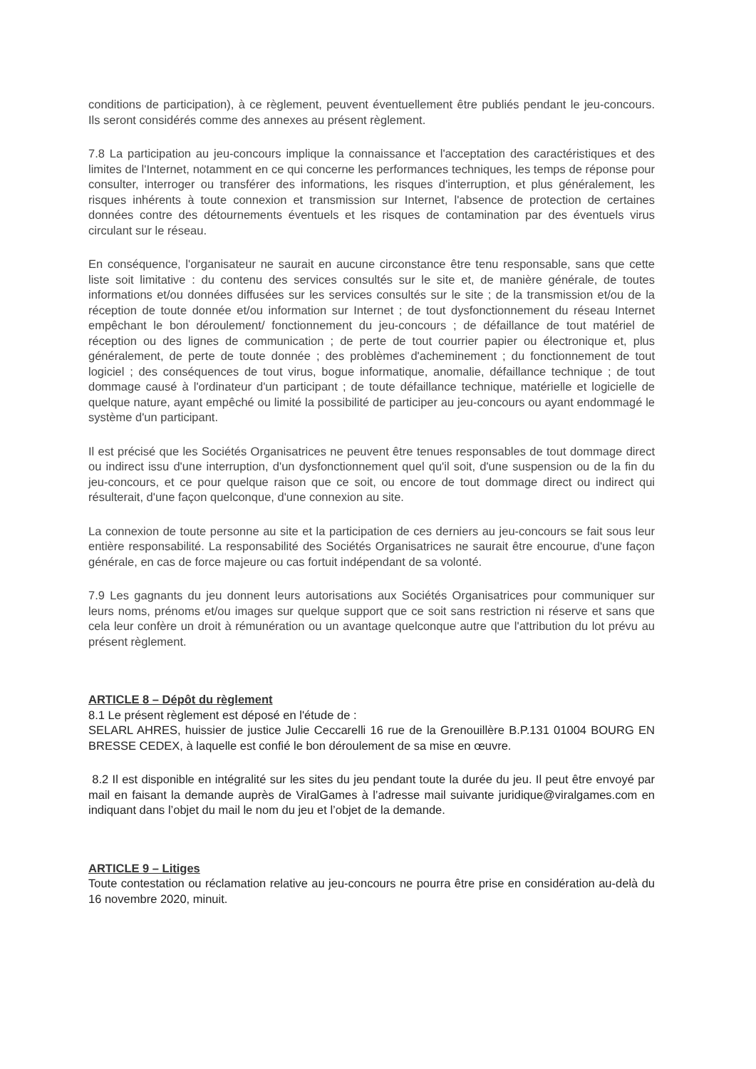conditions de participation), à ce règlement, peuvent éventuellement être publiés pendant le jeu-concours. Ils seront considérés comme des annexes au présent règlement.
7.8 La participation au jeu-concours implique la connaissance et l'acceptation des caractéristiques et des limites de l'Internet, notamment en ce qui concerne les performances techniques, les temps de réponse pour consulter, interroger ou transférer des informations, les risques d'interruption, et plus généralement, les risques inhérents à toute connexion et transmission sur Internet, l'absence de protection de certaines données contre des détournements éventuels et les risques de contamination par des éventuels virus circulant sur le réseau.
En conséquence, l'organisateur ne saurait en aucune circonstance être tenu responsable, sans que cette liste soit limitative : du contenu des services consultés sur le site et, de manière générale, de toutes informations et/ou données diffusées sur les services consultés sur le site ; de la transmission et/ou de la réception de toute donnée et/ou information sur Internet ; de tout dysfonctionnement du réseau Internet empêchant le bon déroulement/ fonctionnement du jeu-concours ; de défaillance de tout matériel de réception ou des lignes de communication ; de perte de tout courrier papier ou électronique et, plus généralement, de perte de toute donnée ; des problèmes d'acheminement ; du fonctionnement de tout logiciel ; des conséquences de tout virus, bogue informatique, anomalie, défaillance technique ; de tout dommage causé à l'ordinateur d'un participant ; de toute défaillance technique, matérielle et logicielle de quelque nature, ayant empêché ou limité la possibilité de participer au jeu-concours ou ayant endommagé le système d'un participant.
Il est précisé que les Sociétés Organisatrices ne peuvent être tenues responsables de tout dommage direct ou indirect issu d'une interruption, d'un dysfonctionnement quel qu'il soit, d'une suspension ou de la fin du jeu-concours, et ce pour quelque raison que ce soit, ou encore de tout dommage direct ou indirect qui résulterait, d'une façon quelconque, d'une connexion au site.
La connexion de toute personne au site et la participation de ces derniers au jeu-concours se fait sous leur entière responsabilité. La responsabilité des Sociétés Organisatrices ne saurait être encourue, d'une façon générale, en cas de force majeure ou cas fortuit indépendant de sa volonté.
7.9 Les gagnants du jeu donnent leurs autorisations aux Sociétés Organisatrices pour communiquer sur leurs noms, prénoms et/ou images sur quelque support que ce soit sans restriction ni réserve et sans que cela leur confère un droit à rémunération ou un avantage quelconque autre que l'attribution du lot prévu au présent règlement.
ARTICLE 8 – Dépôt du règlement
8.1 Le présent règlement est déposé en l'étude de :
SELARL AHRES, huissier de justice Julie Ceccarelli 16 rue de la Grenouillère B.P.131 01004 BOURG EN BRESSE CEDEX, à laquelle est confié le bon déroulement de sa mise en œuvre.
8.2 Il est disponible en intégralité sur les sites du jeu pendant toute la durée du jeu. Il peut être envoyé par mail en faisant la demande auprès de ViralGames à l’adresse mail suivante juridique@viralgames.com en indiquant dans l’objet du mail le nom du jeu et l’objet de la demande.
ARTICLE 9 – Litiges
Toute contestation ou réclamation relative au jeu-concours ne pourra être prise en considération au-delà du 16 novembre 2020, minuit.